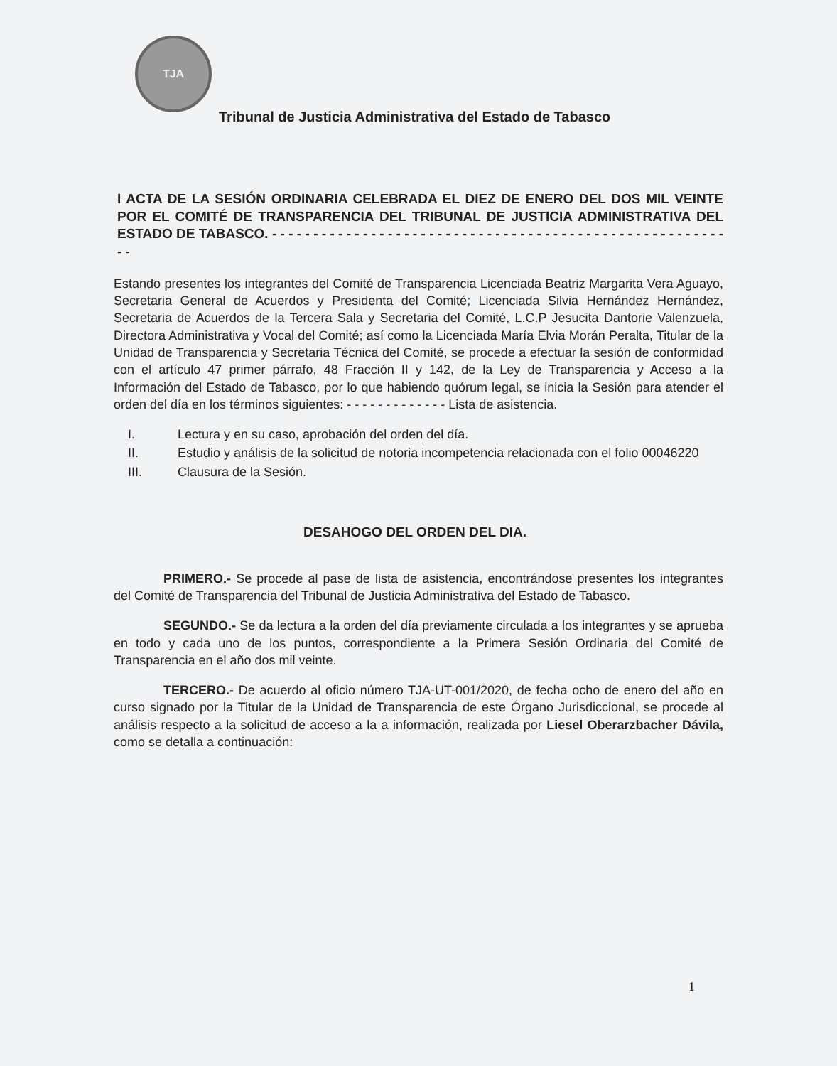TJA
Tribunal de Justicia Administrativa del Estado de Tabasco
I ACTA DE LA SESIÓN ORDINARIA CELEBRADA EL DIEZ DE ENERO DEL DOS MIL VEINTE POR EL COMITÉ DE TRANSPARENCIA DEL TRIBUNAL DE JUSTICIA ADMINISTRATIVA DEL ESTADO DE TABASCO. - - - - - - - - - - - - - - - - - - - - - - - - - - - - - - - - - - - - - - - - - - - - - - - - - - - - - - - - -
Estando presentes los integrantes del Comité de Transparencia Licenciada Beatriz Margarita Vera Aguayo, Secretaria General de Acuerdos y Presidenta del Comité; Licenciada Silvia Hernández Hernández, Secretaria de Acuerdos de la Tercera Sala y Secretaria del Comité, L.C.P Jesucita Dantorie Valenzuela, Directora Administrativa y Vocal del Comité; así como la Licenciada María Elvia Morán Peralta, Titular de la Unidad de Transparencia y Secretaria Técnica del Comité, se procede a efectuar la sesión de conformidad con el artículo 47 primer párrafo, 48 Fracción II y 142, de la Ley de Transparencia y Acceso a la Información del Estado de Tabasco, por lo que habiendo quórum legal, se inicia la Sesión para atender el orden del día en los términos siguientes: - - - - - - - - - - - - - Lista de asistencia.
I. Lectura y en su caso, aprobación del orden del día.
II. Estudio y análisis de la solicitud de notoria incompetencia relacionada con el folio 00046220
III. Clausura de la Sesión.
DESAHOGO DEL ORDEN DEL DIA.
PRIMERO.- Se procede al pase de lista de asistencia, encontrándose presentes los integrantes del Comité de Transparencia del Tribunal de Justicia Administrativa del Estado de Tabasco.
SEGUNDO.- Se da lectura a la orden del día previamente circulada a los integrantes y se aprueba en todo y cada uno de los puntos, correspondiente a la Primera Sesión Ordinaria del Comité de Transparencia en el año dos mil veinte.
TERCERO.- De acuerdo al oficio número TJA-UT-001/2020, de fecha ocho de enero del año en curso signado por la Titular de la Unidad de Transparencia de este Órgano Jurisdiccional, se procede al análisis respecto a la solicitud de acceso a la a información, realizada por Liesel Oberarzbacher Dávila, como se detalla a continuación:
1